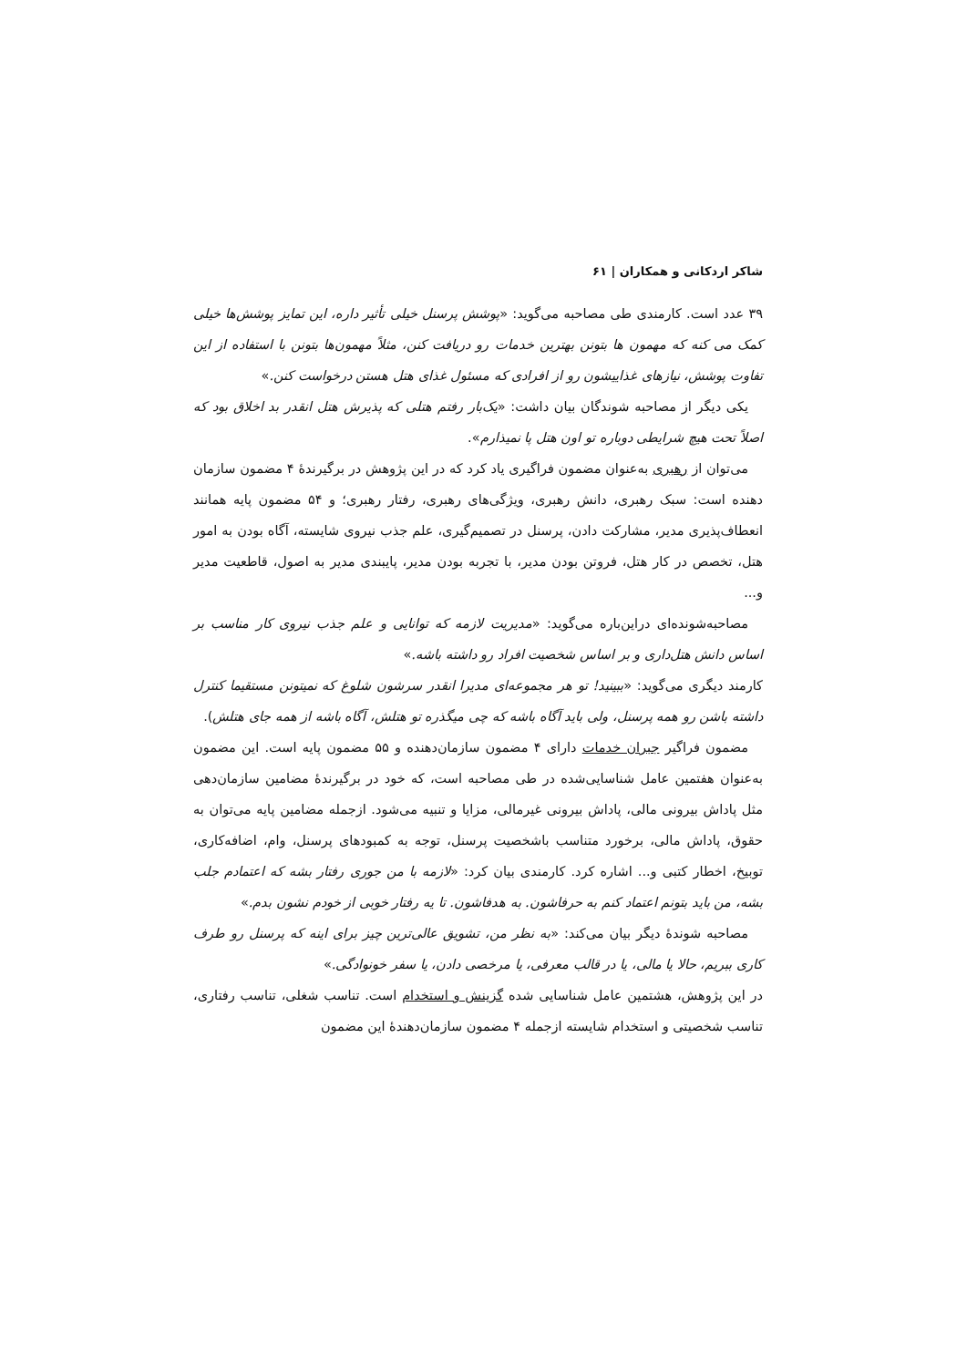شاکر اردکانی و همکاران | ۶۱
۳۹ عدد است. کارمندی طی مصاحبه می‌گوید: «پوشش پرسنل خیلی تأثیر داره، این تمایز پوشش‌ها خیلی کمک می کنه که مهمون ها بتونن بهترین خدمات رو دریافت کنن، مثلاً مهمون‌ها بتونن با استفاده از این تفاوت پوشش، نیازهای غذاییشون رو از افرادی که مسئول غذای هتل هستن درخواست کنن.»
یکی دیگر از مصاحبه شوندگان بیان داشت: «یک‌بار رفتم هتلی که پذیرش هتل انقدر بد اخلاق بود که اصلاً تحت هیچ شرایطی دوباره تو اون هتل پا نمیذارم».
می‌توان از رهبری به‌عنوان مضمون فراگیری یاد کرد که در این پژوهش در برگیرندۀ ۴ مضمون سازمان دهنده است: سبک رهبری، دانش رهبری، ویژگی‌های رهبری، رفتار رهبری؛ و ۵۴ مضمون پایه همانند انعطاف‌پذیری مدیر، مشارکت دادن، پرسنل در تصمیم‌گیری، علم جذب نیروی شایسته، آگاه بودن به امور هتل، تخصص در کار هتل، فروتن بودن مدیر، با تجربه بودن مدیر، پایبندی مدیر به اصول، قاطعیت مدیر و...
مصاحبه‌شونده‌ای دراین‌باره می‌گوید: «مدیریت لازمه که توانایی و علم جذب نیروی کار مناسب بر اساس دانش هتل‌داری و بر اساس شخصیت افراد رو داشته باشه.»
کارمند دیگری می‌گوید: «ببینید! تو هر مجموعه‌ای مدیرا انقدر سرشون شلوغ که نمیتونن مستقیما کنترل داشته باشن رو همه پرسنل، ولی باید آگاه باشه که چی میگذره تو هتلش، آگاه باشه از همه جای هتلش).
مضمون فراگیر جبران خدمات دارای ۴ مضمون سازمان‌دهنده و ۵۵ مضمون پایه است. این مضمون به‌عنوان هفتمین عامل شناسایی‌شده در طی مصاحبه است، که خود در برگیرندۀ مضامین سازمان‌دهی مثل پاداش بیرونی مالی، پاداش بیرونی غیرمالی، مزایا و تنبیه می‌شود. ازجمله مضامین پایه می‌توان به حقوق، پاداش مالی، برخورد متناسب باشخصیت پرسنل، توجه به کمبودهای پرسنل، وام، اضافه‌کاری، توبیخ، اخطار کتبی و... اشاره کرد. کارمندی بیان کرد: «لازمه با من جوری رفتار بشه که اعتمادم جلب بشه، من باید بتونم اعتماد کنم به حرفاشون. به هدفاشون. تا یه رفتار خوبی از خودم نشون بدم.»
مصاحبه شوندۀ دیگر بیان می‌کند: «به نظر من، تشویق عالی‌ترین چیز برای اینه که پرسنل رو طرف کاری ببریم، حالا یا مالی، یا در قالب معرفی، یا مرخصی دادن، یا سفر خونوادگی.»
در این پژوهش، هشتمین عامل شناسایی شده گزینش و استخدام است. تناسب شغلی، تناسب رفتاری، تناسب شخصیتی و استخدام شایسته ازجمله ۴ مضمون سازمان‌دهندۀ این مضمون